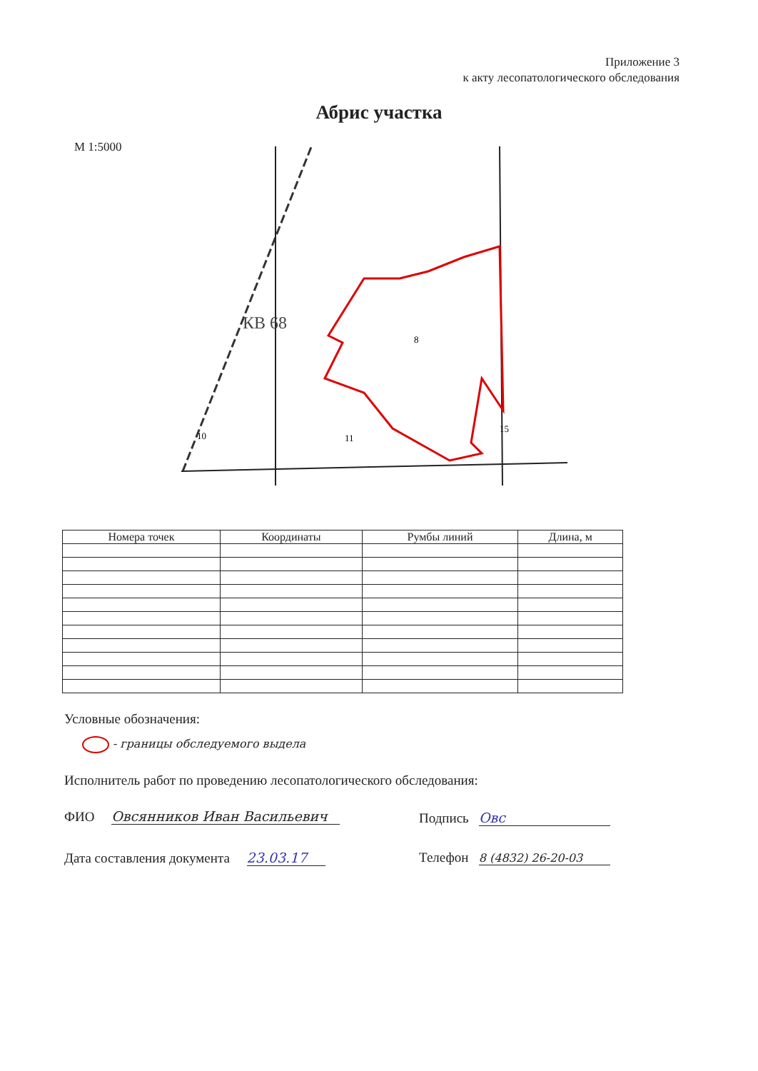Приложение 3
к акту лесопатологического обследования
Абрис участка
М 1:5000
КВ 68
10
11
8
15
| Номера точек | Координаты | Румбы линий | Длина, м |
| --- | --- | --- | --- |
Условные обозначения:
- границы обследуемого выдела
Исполнитель работ по проведению лесопатологического обследования:
ФИО Овсянников Иван Васильевич
Подпись Овс
Дата составления документа 23.03.17
Телефон 8 (4832) 26-20-03